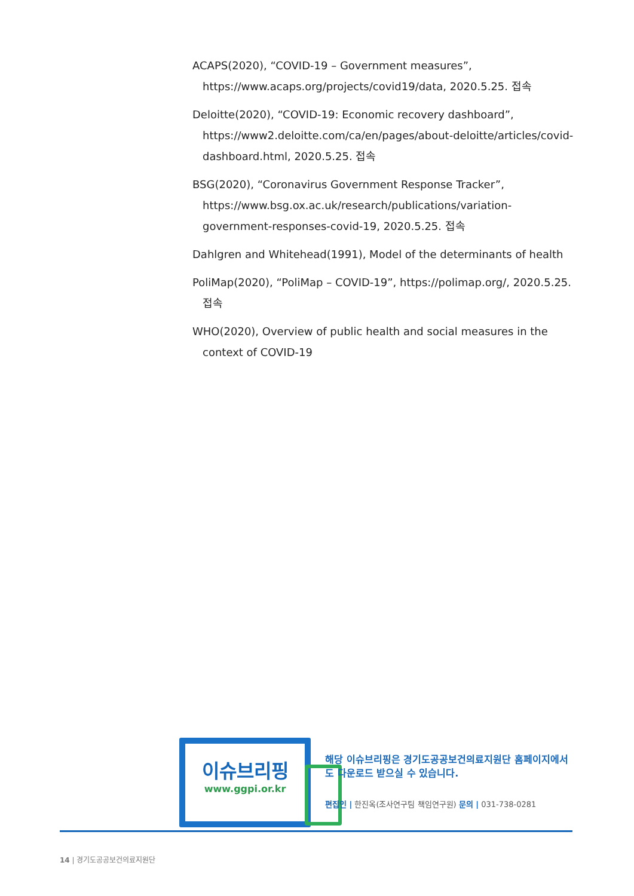ACAPS(2020), “COVID-19 – Government measures”, https://www.acaps.org/projects/covid19/data, 2020.5.25. 접속
Deloitte(2020), “COVID-19: Economic recovery dashboard”, https://www2.deloitte.com/ca/en/pages/about-deloitte/articles/covid-dashboard.html, 2020.5.25. 접속
BSG(2020), “Coronavirus Government Response Tracker”, https://www.bsg.ox.ac.uk/research/publications/variation-government-responses-covid-19, 2020.5.25. 접속
Dahlgren and Whitehead(1991), Model of the determinants of health
PoliMap(2020), “PoliMap – COVID-19”, https://polimap.org/, 2020.5.25. 접속
WHO(2020), Overview of public health and social measures in the context of COVID-19
이슈브리핑
www.ggpi.or.kr
해당 이슈브리핑은 경기도공공보건의료지원단 홈페이지에서 도 다운로드 받으실 수 있습니다.
편집인 | 한진옥(조사연구팀 책임연구원) 문의 | 031-738-0281
14 | 경기도공공보건의료지원단